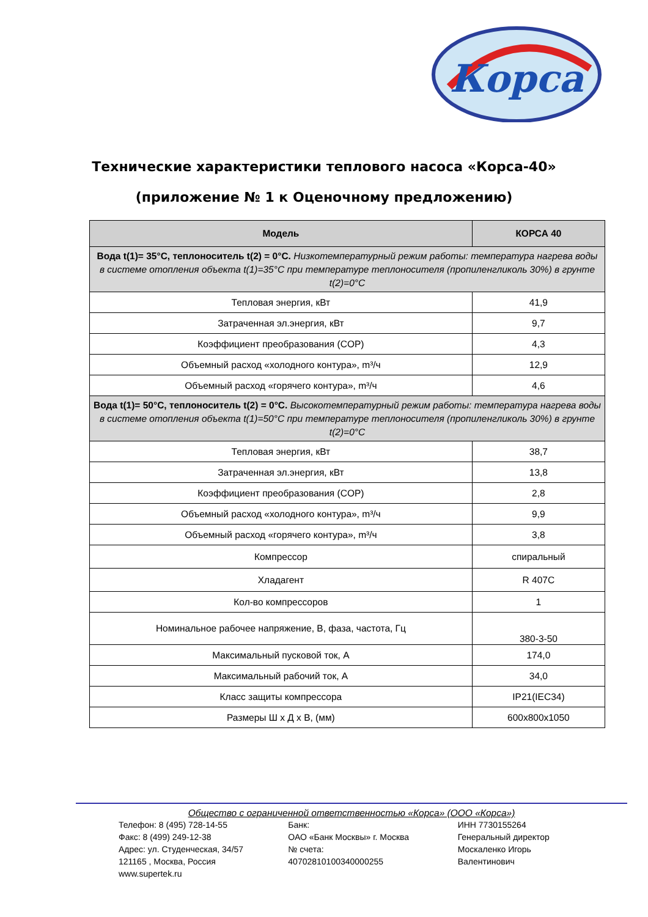Корса
Технические характеристики теплового насоса «Корса-40»
(приложение № 1 к Оценочному предложению)
| Модель | КОРСА 40 |
| --- | --- |
| Вода t(1)= 35°C, теплоноситель t(2) = 0°C. Низкотемпературный режим работы: температура нагрева воды в системе отопления объекта t(1)=35°C при температуре теплоносителя (пропиленгликоль 30%) в грунте t(2)=0°C | |
| Тепловая энергия, кВт | 41,9 |
| Затраченная эл.энергия, кВт | 9,7 |
| Коэффициент преобразования (COP) | 4,3 |
| Объемный расход «холодного контура», m³/ч | 12,9 |
| Объемный расход «горячего контура», m³/ч | 4,6 |
| Вода t(1)= 50°C, теплоноситель t(2) = 0°C. Высокотемпературный режим работы: температура нагрева воды в системе отопления объекта t(1)=50°C при температуре теплоносителя (пропиленгликоль 30%) в грунте t(2)=0°C | |
| Тепловая энергия, кВт | 38,7 |
| Затраченная эл.энергия, кВт | 13,8 |
| Коэффициент преобразования (COP) | 2,8 |
| Объемный расход «холодного контура», m³/ч | 9,9 |
| Объемный расход «горячего контура», m³/ч | 3,8 |
| Компрессор | спиральный |
| Хладагент | R 407C |
| Кол-во компрессоров | 1 |
| Номинальное рабочее напряжение, В, фаза, частота, Гц | 380-3-50 |
| Максимальный пусковой ток, А | 174,0 |
| Максимальный рабочий ток, А | 34,0 |
| Класс защиты компрессора | IP21(IEC34) |
| Размеры Ш х Д х В, (мм) | 600x800x1050 |
Общество с ограниченной ответственностью «Корса» (ООО «Корса»)
Телефон: 8 (495) 728-14-55
Факс: 8 (499) 249-12-38
Адрес: ул. Студенческая, 34/57
121165 , Москва, Россия
www.supertek.ru
Банк:
ОАО «Банк Москвы» г. Москва
№ счета:
40702810100340000255
ИНН 7730155264
Генеральный директор
Москаленко Игорь
Валентинович